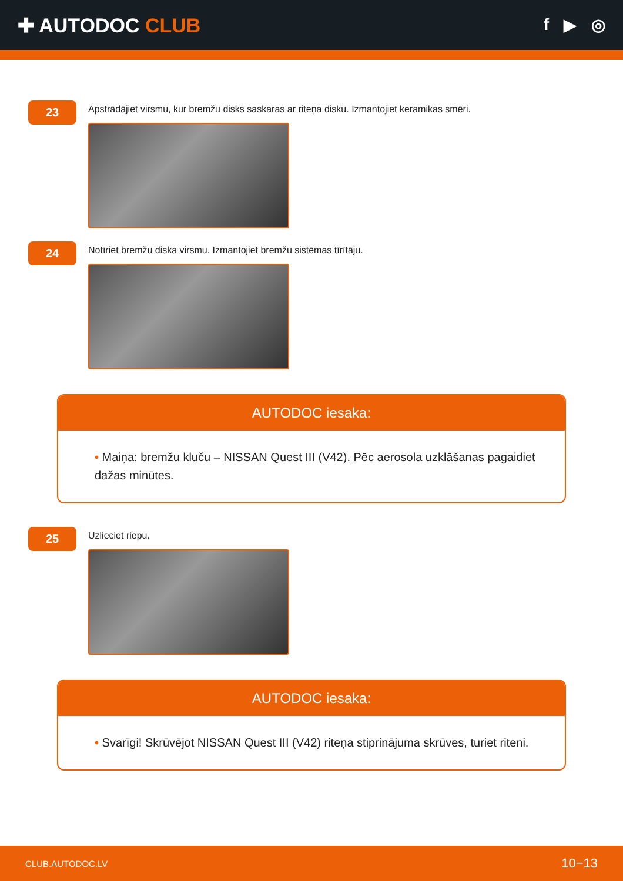✚ AUTODOC CLUB
f ▶ ◎
23
Apstrādājiet virsmu, kur bremžu disks saskaras ar riteņa disku. Izmantojiet keramikas smēri.
24
Notīriet bremžu diska virsmu. Izmantojiet bremžu sistēmas tīrītāju.
AUTODOC iesaka:
• Maiņa: bremžu kluču – NISSAN Quest III (V42). Pēc aerosola uzklāšanas pagaidiet dažas minūtes.
25
Uzlieciet riepu.
AUTODOC iesaka:
• Svarīgi! Skrūvējot NISSAN Quest III (V42) riteņa stiprinājuma skrūves, turiet riteni.
CLUB.AUTODOC.LV 10−13